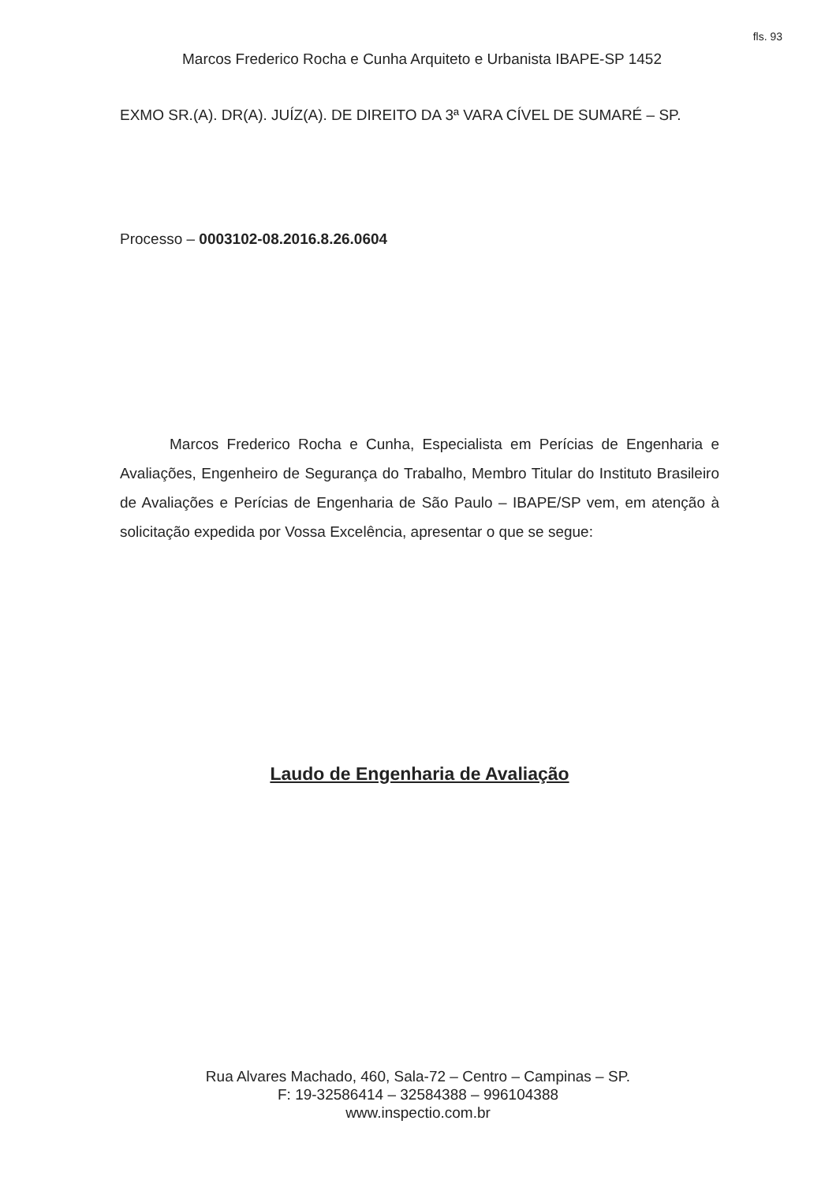fls. 93
Marcos Frederico Rocha e Cunha Arquiteto e Urbanista IBAPE-SP 1452
EXMO SR.(A). DR(A). JUÍZ(A). DE DIREITO DA 3ª VARA CÍVEL DE SUMARÉ – SP.
Processo – 0003102-08.2016.8.26.0604
Marcos Frederico Rocha e Cunha, Especialista em Perícias de Engenharia e Avaliações, Engenheiro de Segurança do Trabalho, Membro Titular do Instituto Brasileiro de Avaliações e Perícias de Engenharia de São Paulo – IBAPE/SP vem, em atenção à solicitação expedida por Vossa Excelência, apresentar o que se segue:
Laudo de Engenharia de Avaliação
Rua Alvares Machado, 460, Sala-72 – Centro – Campinas – SP.
F: 19-32586414 – 32584388 – 996104388
www.inspectio.com.br